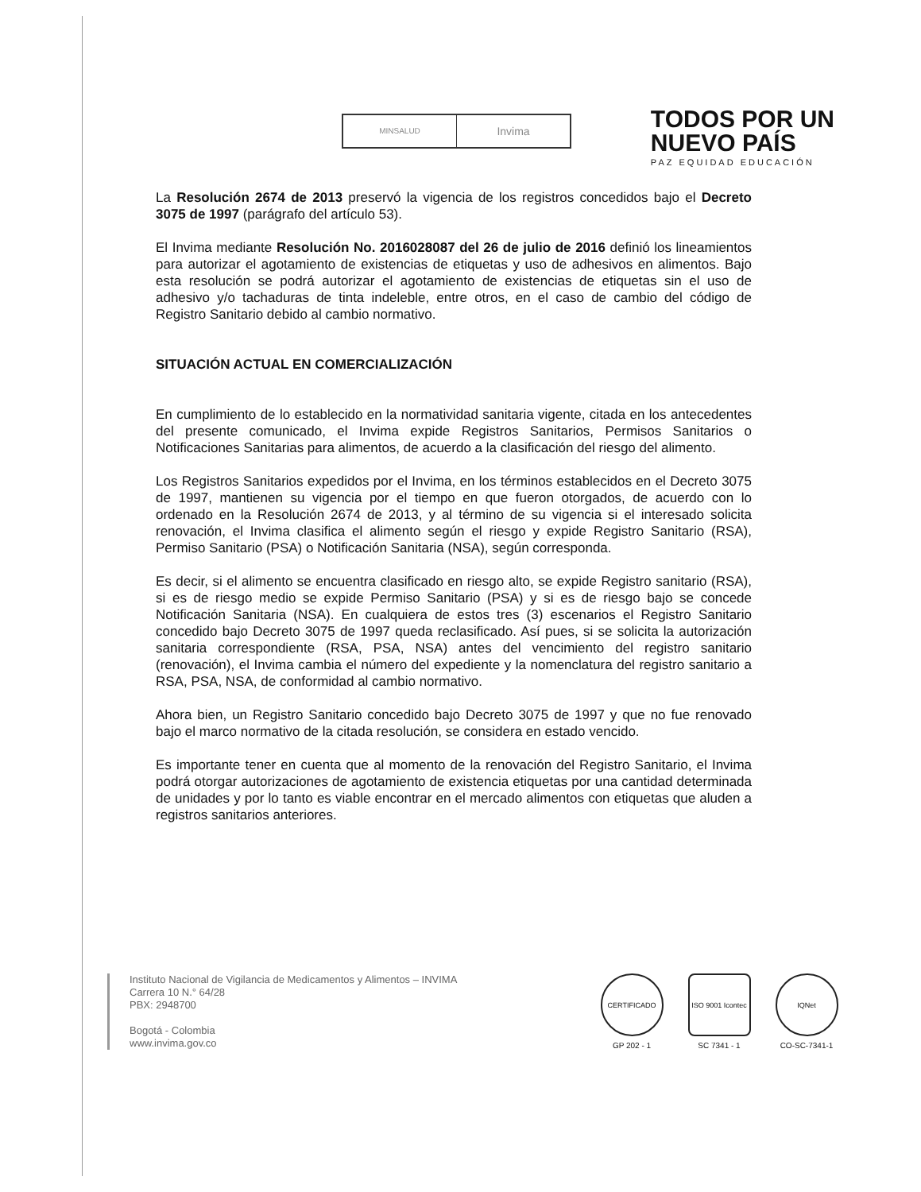MINSALUD
Invima
TODOS POR UN
NUEVO PAÍS
PAZ EQUIDAD EDUCACIÓN
La Resolución 2674 de 2013 preservó la vigencia de los registros concedidos bajo el Decreto 3075 de 1997 (parágrafo del artículo 53).
El Invima mediante Resolución No. 2016028087 del 26 de julio de 2016 definió los lineamientos para autorizar el agotamiento de existencias de etiquetas y uso de adhesivos en alimentos. Bajo esta resolución se podrá autorizar el agotamiento de existencias de etiquetas sin el uso de adhesivo y/o tachaduras de tinta indeleble, entre otros, en el caso de cambio del código de Registro Sanitario debido al cambio normativo.
SITUACIÓN ACTUAL EN COMERCIALIZACIÓN
En cumplimiento de lo establecido en la normatividad sanitaria vigente, citada en los antecedentes del presente comunicado, el Invima expide Registros Sanitarios, Permisos Sanitarios o Notificaciones Sanitarias para alimentos, de acuerdo a la clasificación del riesgo del alimento.
Los Registros Sanitarios expedidos por el Invima, en los términos establecidos en el Decreto 3075 de 1997, mantienen su vigencia por el tiempo en que fueron otorgados, de acuerdo con lo ordenado en la Resolución 2674 de 2013, y al término de su vigencia si el interesado solicita renovación, el Invima clasifica el alimento según el riesgo y expide Registro Sanitario (RSA), Permiso Sanitario (PSA) o Notificación Sanitaria (NSA), según corresponda.
Es decir, si el alimento se encuentra clasificado en riesgo alto, se expide Registro sanitario (RSA), si es de riesgo medio se expide Permiso Sanitario (PSA) y si es de riesgo bajo se concede Notificación Sanitaria (NSA). En cualquiera de estos tres (3) escenarios el Registro Sanitario concedido bajo Decreto 3075 de 1997 queda reclasificado. Así pues, si se solicita la autorización sanitaria correspondiente (RSA, PSA, NSA) antes del vencimiento del registro sanitario (renovación), el Invima cambia el número del expediente y la nomenclatura del registro sanitario a RSA, PSA, NSA, de conformidad al cambio normativo.
Ahora bien, un Registro Sanitario concedido bajo Decreto 3075 de 1997 y que no fue renovado bajo el marco normativo de la citada resolución, se considera en estado vencido.
Es importante tener en cuenta que al momento de la renovación del Registro Sanitario, el Invima podrá otorgar autorizaciones de agotamiento de existencia etiquetas por una cantidad determinada de unidades y por lo tanto es viable encontrar en el mercado alimentos con etiquetas que aluden a registros sanitarios anteriores.
Instituto Nacional de Vigilancia de Medicamentos y Alimentos – INVIMA
Carrera 10 N.° 64/28
PBX: 2948700
Bogotá - Colombia
www.invima.gov.co
CERTIFICADO
GP 202 - 1
ISO 9001 Icontec
SC 7341 - 1
IQNet
CO-SC-7341-1